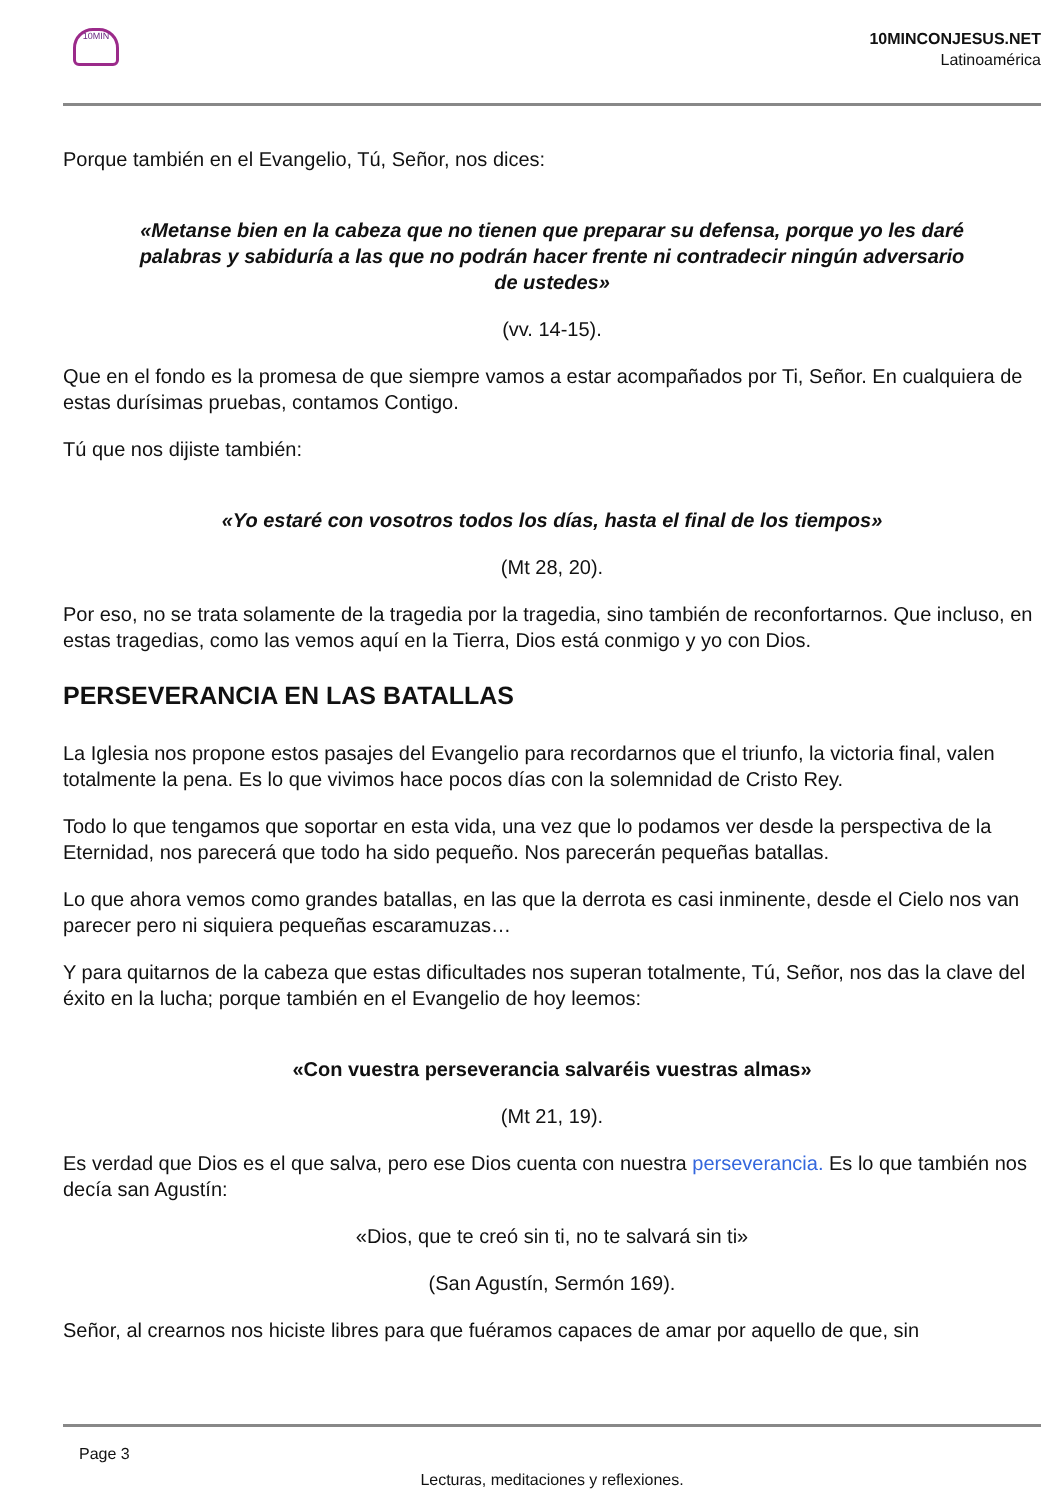10MIN
10MINCONJESUS.NET
Latinoamérica
Porque también en el Evangelio, Tú, Señor, nos dices:
«Metanse bien en la cabeza que no tienen que preparar su defensa, porque yo les daré palabras y sabiduría a las que no podrán hacer frente ni contradecir ningún adversario de ustedes»
(vv. 14-15).
Que en el fondo es la promesa de que siempre vamos a estar acompañados por Ti, Señor. En cualquiera de estas durísimas pruebas, contamos Contigo.
Tú que nos dijiste también:
«Yo estaré con vosotros todos los días, hasta el final de los tiempos»
(Mt 28, 20).
Por eso, no se trata solamente de la tragedia por la tragedia, sino también de reconfortarnos. Que incluso, en estas tragedias, como las vemos aquí en la Tierra, Dios está conmigo y yo con Dios.
PERSEVERANCIA EN LAS BATALLAS
La Iglesia nos propone estos pasajes del Evangelio para recordarnos que el triunfo, la victoria final, valen totalmente la pena. Es lo que vivimos hace pocos días con la solemnidad de Cristo Rey.
Todo lo que tengamos que soportar en esta vida, una vez que lo podamos ver desde la perspectiva de la Eternidad, nos parecerá que todo ha sido pequeño. Nos parecerán pequeñas batallas.
Lo que ahora vemos como grandes batallas, en las que la derrota es casi inminente, desde el Cielo nos van parecer pero ni siquiera pequeñas escaramuzas…
Y para quitarnos de la cabeza que estas dificultades nos superan totalmente, Tú, Señor, nos das la clave del éxito en la lucha; porque también en el Evangelio de hoy leemos:
«Con vuestra perseverancia salvaréis vuestras almas»
(Mt 21, 19).
Es verdad que Dios es el que salva, pero ese Dios cuenta con nuestra perseverancia. Es lo que también nos decía san Agustín:
«Dios, que te creó sin ti, no te salvará sin ti»
(San Agustín, Sermón 169).
Señor, al crearnos nos hiciste libres para que fuéramos capaces de amar por aquello de que, sin
Page 3
Lecturas, meditaciones y reflexiones.